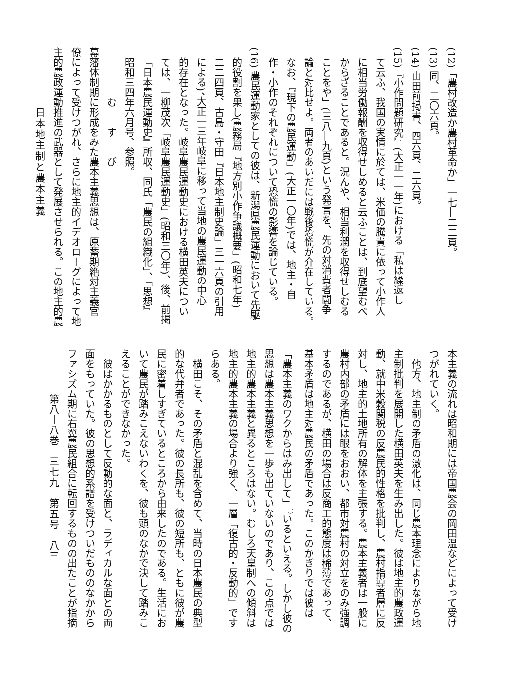(12)「農村改造か農村革命か」一七―二二頁。
(13) 同、二〇六頁。
(14) 山田前掲書、四六頁、二六頁。
(15)『小作問題研究』(大正一一年)における「私は繰返し
て云ふ、我国の実情に於ては、米価の騰貴に依って小作人
に相当労働報酬を収得せしめると云ふことは、到底望むべ
からざることであると。況んや、相当利潤を収得せしむる
ことをや」(三八―九頁)という発言を、先の対消費者闘争
論と対比せよ。両者のあいだには戦後恐慌が介在している。
なお、『現下の農民運動』(大正一〇年)では、地主・自
作・小作のそれぞれについて恐慌の影響を論じている。
(16) 農民運動家としての彼は、新潟県農民運動において先駆
的役割を果し(農務局『地方別小作争議概要』(昭和七年)
二二四頁、古島・守田『日本地主制史論』三一六頁の引用
による)、大正一三年岐阜に移って当地の農民運動の中心
的存在となった。岐阜農民運動史における横田英夫につい
ては、一柳茂次「岐阜農民運動史」(昭和三〇年)、後、前掲
『日本農民運動史』所収、同氏「農民の組織化」、『思想』
昭和三四年六月号、参照。
むすび
幕藩体制期に形成をみた農本主義思想は、原蓄期絶対主義官
僚によって受けつがれ、さらに地主的イデオローグによって地
主的農政運動推進の武器として発展させられる。この地主的農
日本地主制と農本主義
本主義の流れは昭和期には帝国農会の岡田温などによって受け
つがれていく。
　他方、地主制の矛盾の激化は、同じ農本理念によりながら地
主制批判を展開した横田英夫を生み出した。彼は地主的農政運
動、就中米穀関税の反農民的性格を批判し、農村指導者層に反
対し、地主的土地所有の解体を主張する。農本主義者は一般に
農村内部の矛盾には眼をおおい、都市対農村の対立をのみ強調
するのであるが、横田の場合は反商工的態度は稀薄であって、
基本矛盾は地主対農民の矛盾であった。このかぎりでは彼は
「農本主義のワクからはみ出して」<sup>1)</sup>いるといえる。しかし彼の
思想は農本主義思想を一歩も出ていないのであり、この点では
地主的農本主義と異るところはない。むしろ天皇制への傾斜は
地主的農本主義の場合より強く、一層「復古的・反動的」です
らある。
　横田こそ、その矛盾と混乱を含めて、当時の日本農民の典型
的な代弁者であった。彼の長所も、彼の短所も、ともに彼が農
民に密着しすぎているところから由来したのである。生活にお
いて農民が踏みこえないわくを、彼も頭のなかで決して踏みこ
えることができなかった。
　彼はかかるものとして反動的な面と、ラディカルな面との両
面をもっていた。彼の思想的系譜を受けついだもののなかから
ファシズム期に右翼農民組合に転回するものの出たことが指摘
第八十八巻　三七九　第五号　八三